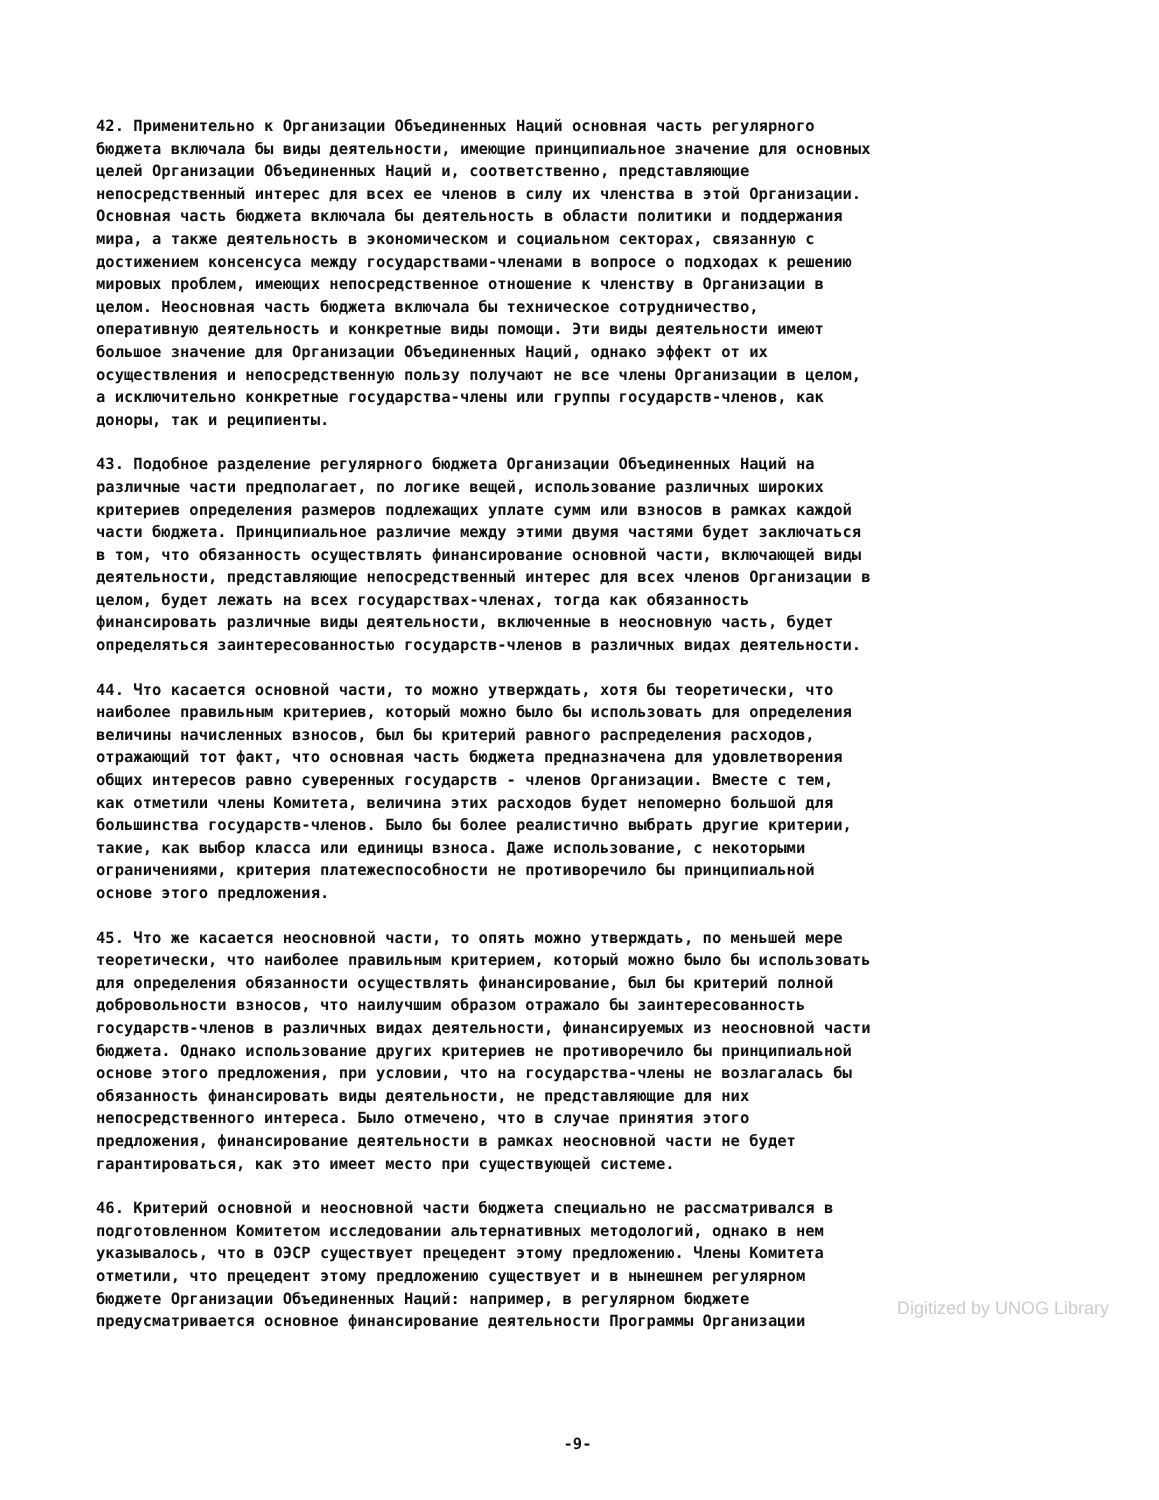42. Применительно к Организации Объединенных Наций основная часть регулярного бюджета включала бы виды деятельности, имеющие принципиальное значение для основных целей Организации Объединенных Наций и, соответственно, представляющие непосредственный интерес для всех ее членов в силу их членства в этой Организации. Основная часть бюджета включала бы деятельность в области политики и поддержания мира, а также деятельность в экономическом и социальном секторах, связанную с достижением консенсуса между государствами-членами в вопросе о подходах к решению мировых проблем, имеющих непосредственное отношение к членству в Организации в целом. Неосновная часть бюджета включала бы техническое сотрудничество, оперативную деятельность и конкретные виды помощи. Эти виды деятельности имеют большое значение для Организации Объединенных Наций, однако эффект от их осуществления и непосредственную пользу получают не все члены Организации в целом, а исключительно конкретные государства-члены или группы государств-членов, как доноры, так и реципиенты.
43. Подобное разделение регулярного бюджета Организации Объединенных Наций на различные части предполагает, по логике вещей, использование различных широких критериев определения размеров подлежащих уплате сумм или взносов в рамках каждой части бюджета. Принципиальное различие между этими двумя частями будет заключаться в том, что обязанность осуществлять финансирование основной части, включающей виды деятельности, представляющие непосредственный интерес для всех членов Организации в целом, будет лежать на всех государствах-членах, тогда как обязанность финансировать различные виды деятельности, включенные в неосновную часть, будет определяться заинтересованностью государств-членов в различных видах деятельности.
44. Что касается основной части, то можно утверждать, хотя бы теоретически, что наиболее правильным критериев, который можно было бы использовать для определения величины начисленных взносов, был бы критерий равного распределения расходов, отражающий тот факт, что основная часть бюджета предназначена для удовлетворения общих интересов равно суверенных государств - членов Организации. Вместе с тем, как отметили члены Комитета, величина этих расходов будет непомерно большой для большинства государств-членов. Было бы более реалистично выбрать другие критерии, такие, как выбор класса или единицы взноса. Даже использование, с некоторыми ограничениями, критерия платежеспособности не противоречило бы принципиальной основе этого предложения.
45. Что же касается неосновной части, то опять можно утверждать, по меньшей мере теоретически, что наиболее правильным критерием, который можно было бы использовать для определения обязанности осуществлять финансирование, был бы критерий полной добровольности взносов, что наилучшим образом отражало бы заинтересованность государств-членов в различных видах деятельности, финансируемых из неосновной части бюджета. Однако использование других критериев не противоречило бы принципиальной основе этого предложения, при условии, что на государства-члены не возлагалась бы обязанность финансировать виды деятельности, не представляющие для них непосредственного интереса. Было отмечено, что в случае принятия этого предложения, финансирование деятельности в рамках неосновной части не будет гарантироваться, как это имеет место при существующей системе.
46. Критерий основной и неосновной части бюджета специально не рассматривался в подготовленном Комитетом исследовании альтернативных методологий, однако в нем указывалось, что в ОЭСР существует прецедент этому предложению. Члены Комитета отметили, что прецедент этому предложению существует и в нынешнем регулярном бюджете Организации Объединенных Наций: например, в регулярном бюджете предусматривается основное финансирование деятельности Программы Организации
-9-
Digitized by UNOG Library